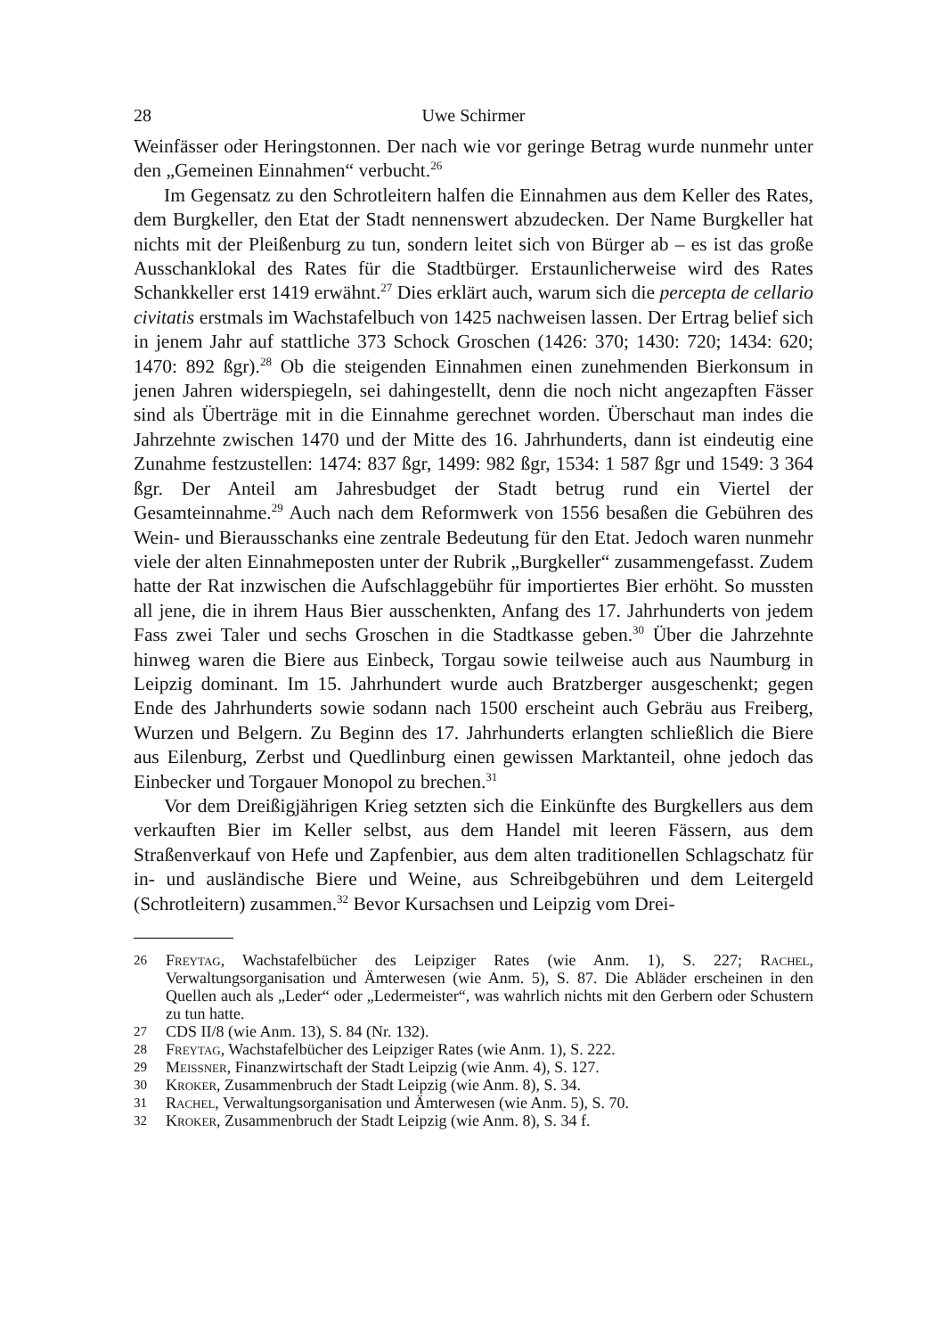28 Uwe Schirmer
Weinfässer oder Heringstonnen. Der nach wie vor geringe Betrag wurde nunmehr unter den „Gemeinen Einnahmen“ verbucht.<sup>26</sup>
Im Gegensatz zu den Schrotleitern halfen die Einnahmen aus dem Keller des Rates, dem Burgkeller, den Etat der Stadt nennenswert abzudecken. Der Name Burgkeller hat nichts mit der Pleißenburg zu tun, sondern leitet sich von Bürger ab – es ist das große Ausschanklokal des Rates für die Stadtbürger. Erstaunlicherweise wird des Rates Schankkeller erst 1419 erwähnt.<sup>27</sup> Dies erklärt auch, warum sich die percepta de cellario civitatis erstmals im Wachstafelbuch von 1425 nachweisen lassen. Der Ertrag belief sich in jenem Jahr auf stattliche 373 Schock Groschen (1426: 370; 1430: 720; 1434: 620; 1470: 892 ßgr).<sup>28</sup> Ob die steigenden Einnahmen einen zunehmenden Bierkonsum in jenen Jahren widerspiegeln, sei dahingestellt, denn die noch nicht angezapften Fässer sind als Überträge mit in die Einnahme gerechnet worden. Überschaut man indes die Jahrzehnte zwischen 1470 und der Mitte des 16. Jahrhunderts, dann ist eindeutig eine Zunahme festzustellen: 1474: 837 ßgr, 1499: 982 ßgr, 1534: 1 587 ßgr und 1549: 3 364 ßgr. Der Anteil am Jahresbudget der Stadt betrug rund ein Viertel der Gesamteinnahme.<sup>29</sup> Auch nach dem Reformwerk von 1556 besaßen die Gebühren des Wein- und Bierausschanks eine zentrale Bedeutung für den Etat. Jedoch waren nunmehr viele der alten Einnahmeposten unter der Rubrik „Burgkeller“ zusammengefasst. Zudem hatte der Rat inzwischen die Aufschlaggebühr für importiertes Bier erhöht. So mussten all jene, die in ihrem Haus Bier ausschenkten, Anfang des 17. Jahrhunderts von jedem Fass zwei Taler und sechs Groschen in die Stadtkasse geben.<sup>30</sup> Über die Jahrzehnte hinweg waren die Biere aus Einbeck, Torgau sowie teilweise auch aus Naumburg in Leipzig dominant. Im 15. Jahrhundert wurde auch Bratzberger ausgeschenkt; gegen Ende des Jahrhunderts sowie sodann nach 1500 erscheint auch Gebräu aus Freiberg, Wurzen und Belgern. Zu Beginn des 17. Jahrhunderts erlangten schließlich die Biere aus Eilenburg, Zerbst und Quedlinburg einen gewissen Marktanteil, ohne jedoch das Einbecker und Torgauer Monopol zu brechen.<sup>31</sup>
Vor dem Dreißigjährigen Krieg setzten sich die Einkünfte des Burgkellers aus dem verkauften Bier im Keller selbst, aus dem Handel mit leeren Fässern, aus dem Straßenverkauf von Hefe und Zapfenbier, aus dem alten traditionellen Schlagschatz für in- und ausländische Biere und Weine, aus Schreibgebühren und dem Leitergeld (Schrotleitern) zusammen.<sup>32</sup> Bevor Kursachsen und Leipzig vom Drei-
26 Freytag, Wachstafelbücher des Leipziger Rates (wie Anm. 1), S. 227; Rachel, Verwaltungsorganisation und Ämterwesen (wie Anm. 5), S. 87. Die Abläder erscheinen in den Quellen auch als „Leder“ oder „Ledermeister“, was wahrlich nichts mit den Gerbern oder Schustern zu tun hatte.
27 CDS II/8 (wie Anm. 13), S. 84 (Nr. 132).
28 Freytag, Wachstafelbücher des Leipziger Rates (wie Anm. 1), S. 222.
29 Meissner, Finanzwirtschaft der Stadt Leipzig (wie Anm. 4), S. 127.
30 Kroker, Zusammenbruch der Stadt Leipzig (wie Anm. 8), S. 34.
31 Rachel, Verwaltungsorganisation und Ämterwesen (wie Anm. 5), S. 70.
32 Kroker, Zusammenbruch der Stadt Leipzig (wie Anm. 8), S. 34 f.